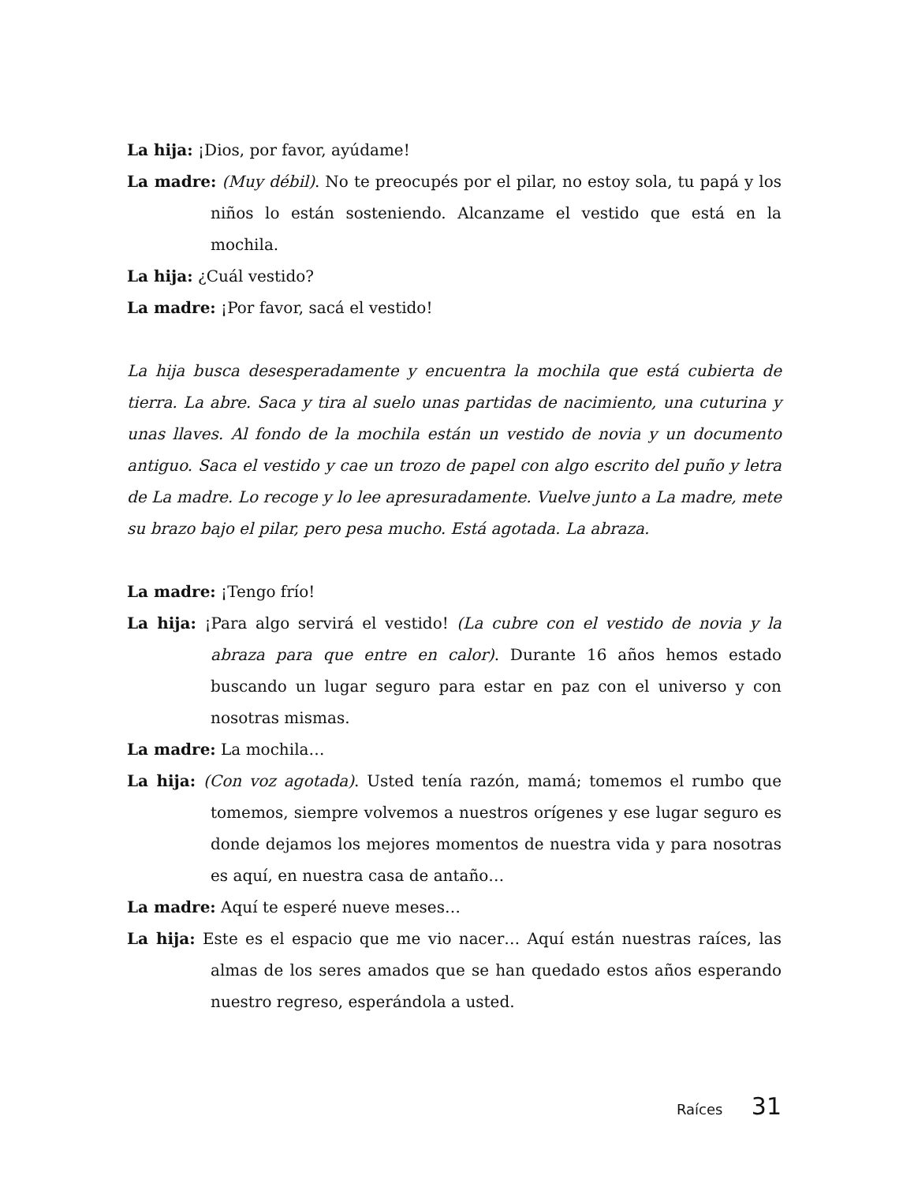La hija: ¡Dios, por favor, ayúdame!
La madre: (Muy débil). No te preocupés por el pilar, no estoy sola, tu papá y los niños lo están sosteniendo. Alcanzame el vestido que está en la mochila.
La hija: ¿Cuál vestido?
La madre: ¡Por favor, sacá el vestido!
La hija busca desesperadamente y encuentra la mochila que está cubierta de tierra. La abre. Saca y tira al suelo unas partidas de nacimiento, una cuturina y unas llaves. Al fondo de la mochila están un vestido de novia y un documento antiguo. Saca el vestido y cae un trozo de papel con algo escrito del puño y letra de La madre. Lo recoge y lo lee apresuradamente. Vuelve junto a La madre, mete su brazo bajo el pilar, pero pesa mucho. Está agotada. La abraza.
La madre: ¡Tengo frío!
La hija: ¡Para algo servirá el vestido! (La cubre con el vestido de novia y la abraza para que entre en calor). Durante 16 años hemos estado buscando un lugar seguro para estar en paz con el universo y con nosotras mismas.
La madre: La mochila…
La hija: (Con voz agotada). Usted tenía razón, mamá; tomemos el rumbo que tomemos, siempre volvemos a nuestros orígenes y ese lugar seguro es donde dejamos los mejores momentos de nuestra vida y para nosotras es aquí, en nuestra casa de antaño…
La madre: Aquí te esperé nueve meses…
La hija: Este es el espacio que me vio nacer… Aquí están nuestras raíces, las almas de los seres amados que se han quedado estos años esperando nuestro regreso, esperándola a usted.
Raíces 31